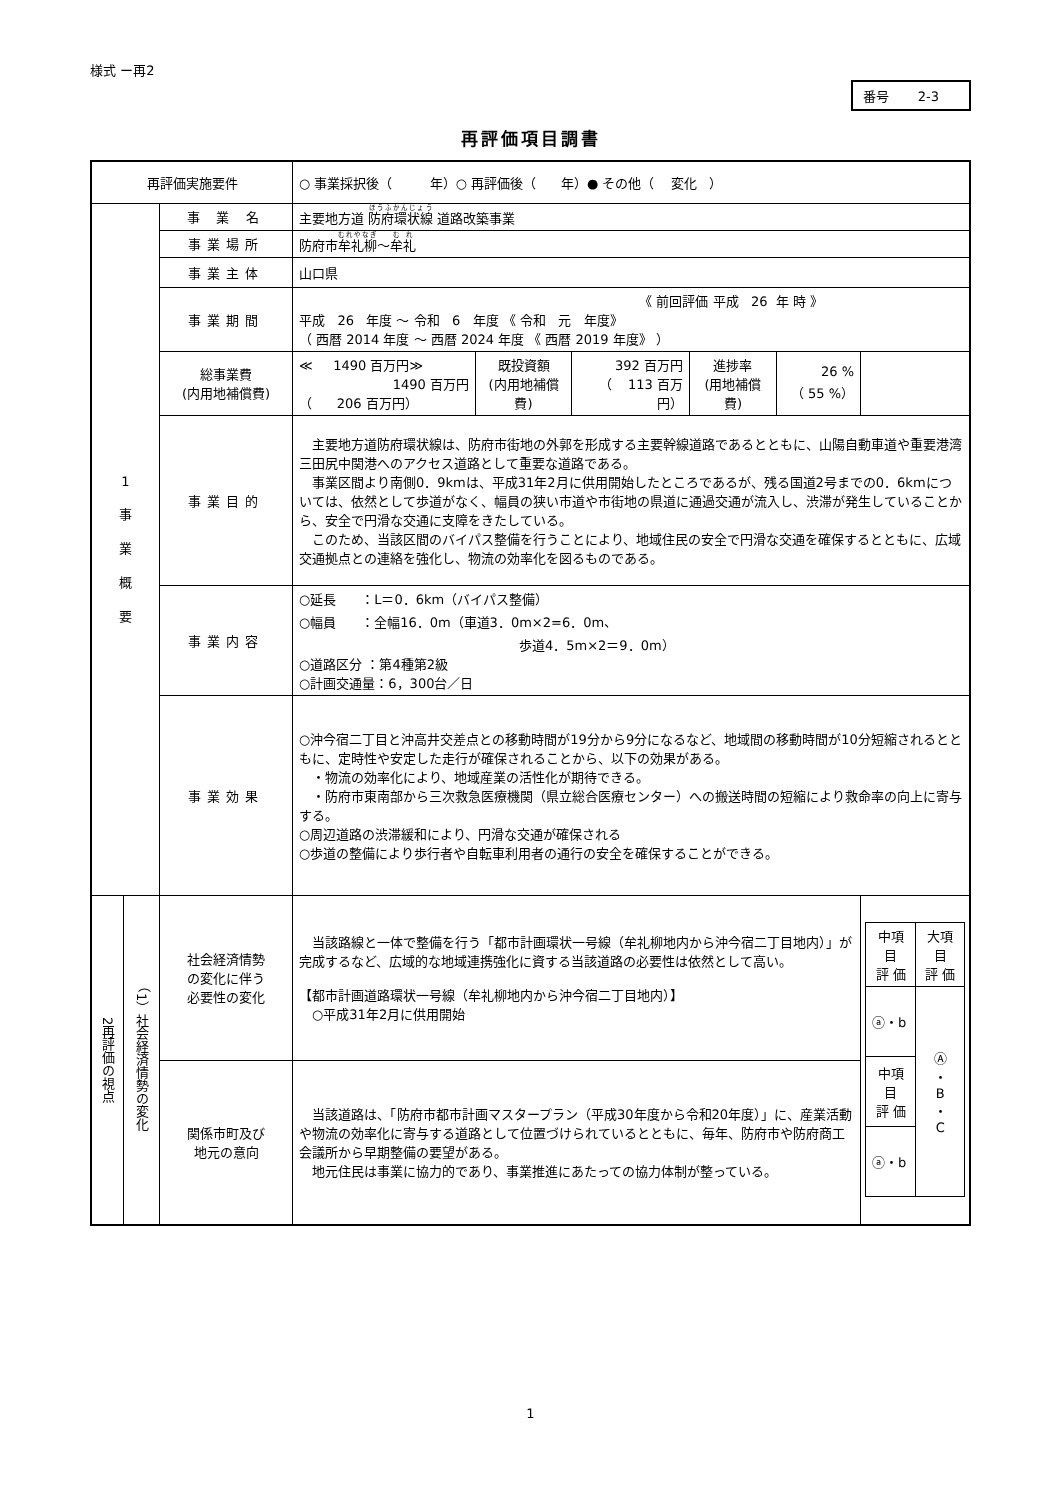様式 ー再2
番号 2-3
再評価項目調書
| 再評価実施要件 | | | ○ 事業採択後（ 年）○ 再評価後（ 年）● その他（ 変化 ） | | | | | |
| 1 事 業 概 要 | | 事 業 名 | 主要地方道 防府環状線 道路改築事業 | | | | | |
| | | 事業場所 | 防府市 牟礼柳 ～ 牟礼 | | | | | |
| | | 事業主体 | 山口県 | | | | | |
| | | 事業期間 | 《 前回評価 平成 26 年 時 》 平成 26 年度 ～ 令和 6 年度 《 令和 元 年度》 （ 西暦 2014 年度 ～ 西暦 2024 年度 《 西暦 2019 年度》 ） | | | | | |
| | | 総事業費 (内用地補償費) | ≪ 1490 百万円≫ 1490 百万円 （ 206 百万円） | 既投資額 (内用地補償費) | 392 百万円 （ 113 百万円） | 進捗率 (用地補償費) | 26 % （ 55 %） | |
| | | 事業目的 | 主要地方道防府環状線は、防府市街地の外郭を形成する主要幹線道路であるとともに、山陽自動車道や重要港湾三田尻中関港へのアクセス道路として重要な道路である。 事業区間より南側0．9kmは、平成31年2月に供用開始したところであるが、残る国道2号までの0．6kmについては、依然として歩道がなく、幅員の狭い市道や市街地の県道に通過交通が流入し、渋滞が発生していることから、安全で円滑な交通に支障をきたしている。 このため、当該区間のバイパス整備を行うことにより、地域住民の安全で円滑な交通を確保するとともに、広域交通拠点との連絡を強化し、物流の効率化を図るものである。 | | | | | |
| | | 事業内容 | ○延長 ：L＝0．6km（バイパス整備） ○幅員 ：全幅16．0m（車道3．0m×2=6．0m、 歩道4．5m×2＝9．0m） ○道路区分 ：第4種第2級 ○計画交通量：6，300台／日 | | | | | |
| | | 事業効果 | ○沖今宿二丁目と沖高井交差点との移動時間が19分から9分になるなど、地域間の移動時間が10分短縮されるとともに、定時性や安定した走行が確保されることから、以下の効果がある。 ・物流の効率化により、地域産業の活性化が期待できる。 ・防府市東南部から三次救急医療機関（県立総合医療センター）への搬送時間の短縮により救命率の向上に寄与する。 ○周辺道路の渋滞緩和により、円滑な交通が確保される ○歩道の整備により歩行者や自転車利用者の通行の安全を確保することができる。 | | | | | |
| 2再評価の視点 | （1）社会経済情勢の変化 | 社会経済情勢 の変化に伴う 必要性の変化 | 当該路線と一体で整備を行う「都市計画環状一号線（牟礼柳地内から沖今宿二丁目地内）」が完成するなど、広域的な地域連携強化に資する当該道路の必要性は依然として高い。 【都市計画道路環状一号線（牟礼柳地内から沖今宿二丁目地内）】 ○平成31年2月に供用開始 | | | | | / 中項目 評 価 / 大項目 評 価 / / ⓐ・b / Ⓐ ・ B ・ C / / 中項目 評 価 / / / ⓐ・b / / |
| | | 関係市町及び 地元の意向 | 当該道路は、「防府市都市計画マスタープラン（平成30年度から令和20年度）」に、産業活動や物流の効率化に寄与する道路として位置づけられているとともに、毎年、防府市や防府商工会議所から早期整備の要望がある。 地元住民は事業に協力的であり、事業推進にあたっての協力体制が整っている。 | | | | | |
1